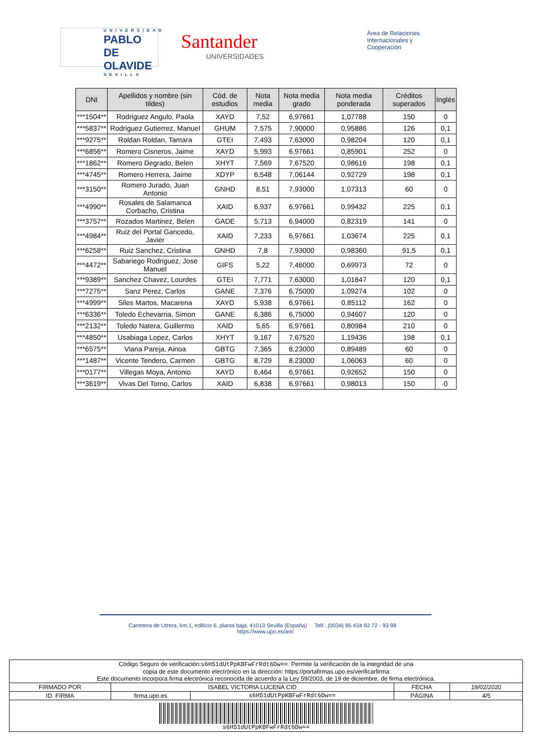UNIVERSIDAD
PABLO DE OLAVIDE
SEVILLA
Santander
UNIVERSIDADES
Área de Relaciones Internacionales y Cooperación
| DNI | Apellidos y nombre (sin tildes) | Cód. de estudios | Nota media | Nota media grado | Nota media ponderada | Créditos superados | Inglés |
| --- | --- | --- | --- | --- | --- | --- | --- |
| ***1504** | Rodriguez Angulo, Paola | XAYD | 7,52 | 6,97661 | 1,07788 | 150 | 0 |
| ***5837** | Rodriguez Gutierrez, Manuel | GHUM | 7,575 | 7,90000 | 0,95886 | 126 | 0,1 |
| ***9275** | Roldan Roldan, Tamara | GTEI | 7,493 | 7,63000 | 0,98204 | 120 | 0,1 |
| ***6856** | Romero Cisneros, Jaime | XAYD | 5,993 | 6,97661 | 0,85901 | 252 | 0 |
| ***1862** | Romero Degrado, Belen | XHYT | 7,569 | 7,67520 | 0,98616 | 198 | 0,1 |
| ***4745** | Romero Herrera, Jaime | XDYP | 6,548 | 7,06144 | 0,92729 | 198 | 0,1 |
| ***3150** | Romero Jurado, Juan Antonio | GNHD | 8,51 | 7,93000 | 1,07313 | 60 | 0 |
| ***4990** | Rosales de Salamanca Corbacho, Cristina | XAID | 6,937 | 6,97661 | 0,99432 | 225 | 0,1 |
| ***3757** | Rozados Martinez, Belen | GADE | 5,713 | 6,94000 | 0,82319 | 141 | 0 |
| ***4984** | Ruiz del Portal Gancedo, Javier | XAID | 7,233 | 6,97661 | 1,03674 | 225 | 0,1 |
| ***6258** | Ruiz Sanchez, Cristina | GNHD | 7,8 | 7,93000 | 0,98360 | 91,5 | 0,1 |
| ***4472** | Sabariego Rodriguez, Jose Manuel | GIFS | 5,22 | 7,46000 | 0,69973 | 72 | 0 |
| ***9389** | Sanchez Chavez, Lourdes | GTEI | 7,771 | 7,63000 | 1,01847 | 120 | 0,1 |
| ***7275** | Sanz Perez, Carlos | GANE | 7,376 | 6,75000 | 1,09274 | 102 | 0 |
| ***4999** | Siles Martos, Macarena | XAYD | 5,938 | 6,97661 | 0,85112 | 162 | 0 |
| ***6336** | Toledo Echevarria, Simon | GANE | 6,386 | 6,75000 | 0,94607 | 120 | 0 |
| ***2132** | Toledo Natera, Guillermo | XAID | 5,65 | 6,97661 | 0,80984 | 210 | 0 |
| ***4850** | Usabiaga Lopez, Carlos | XHYT | 9,167 | 7,67520 | 1,19436 | 198 | 0,1 |
| ***6575** | Viana Pareja, Ainoa | GBTG | 7,365 | 8,23000 | 0,89489 | 60 | 0 |
| ***1487** | Vicente Tendero, Carmen | GBTG | 8,729 | 8,23000 | 1,06063 | 60 | 0 |
| ***0177** | Villegas Moya, Antonio | XAYD | 6,464 | 6,97661 | 0,92652 | 150 | 0 |
| ***3619** | Vivas Del Torno, Carlos | XAID | 6,838 | 6,97661 | 0,98013 | 150 | 0 |
Carretera de Utrera, km.1, edificio 6, planta baja, 41013 Sevilla (España) Telf.: (0034) 95 434 93 72 - 93 98 https://www.upo.es/aric
| Código Seguro de verificación: s6H51dUtPpKBFwFrRdt6Dw== . Permite la verificación de la integridad de una copia de este documento electrónico en la dirección: https://portafirmas.upo.es/verificarfirma Este documento incorpora firma electrónica reconocida de acuerdo a la Ley 59/2003, de 19 de diciembre, de firma electrónica. | | | | |
| FIRMADO POR | ISABEL VICTORIA LUCENA CID | | FECHA | 19/02/2020 |
| ID. FIRMA | firma.upo.es | s6H51dUtPpKBFwFrRdt6Dw== | PÁGINA | 4/5 |
| s6H51dUtPpKBFwFrRdt6Dw== | | | | |